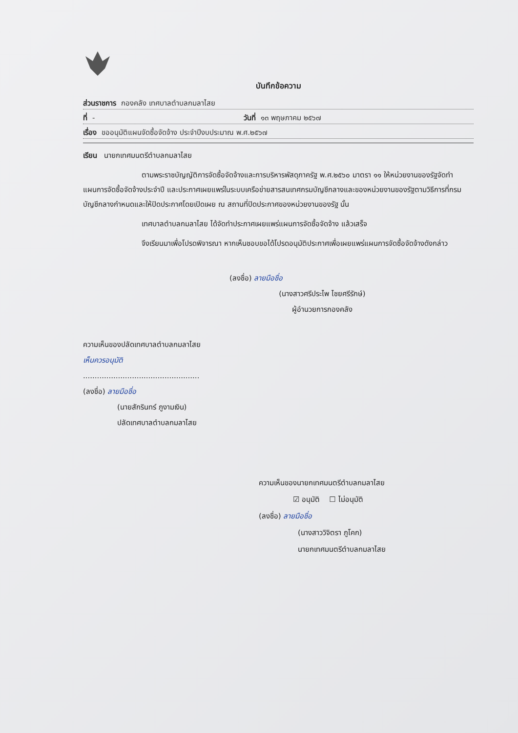บันทึกข้อความ
ส่วนราชการ กองคลัง เทศบาลตำบลกมลาไสย
ที่ - วันที่ ๑๓ พฤษภาคม ๒๕๖๗
เรื่อง ขออนุมัติแผนจัดซื้อจัดจ้าง ประจำปีงบประมาณ พ.ศ.๒๕๖๗
เรียน นายกเทศมนตรีตำบลกมลาไสย
ตามพระราชบัญญัติการจัดซื้อจัดจ้างและการบริหารพัสดุภาครัฐ พ.ศ.๒๕๖๐ มาตรา ๑๑ ให้หน่วยงานของรัฐจัดทำแผนการจัดซื้อจัดจ้างประจำปี และประกาศเผยแพร่ในระบบเครือข่ายสารสนเทศกรมบัญชีกลางและของหน่วยงานของรัฐตามวิธีการที่กรมบัญชีกลางกำหนดและให้ปิดประกาศโดยเปิดเผย ณ สถานที่ปิดประกาศของหน่วยงานของรัฐ นั้น
เทศบาลตำบลกมลาไสย ได้จัดทำประกาศเผยแพร่แผนการจัดซื้อจัดจ้าง แล้วเสร็จ
จึงเรียนมาเพื่อโปรดพิจารณา หากเห็นชอบขอได้โปรดอนุมัติประกาศเพื่อเผยแพร่แผนการจัดซื้อจัดจ้างดังกล่าว
(ลงชื่อ) ลายมือชื่อ
(นางสาวศรีประไพ ไชยศรีรักษ์)
ผู้อำนวยการกองคลัง
ความเห็นของปลัดเทศบาลตำบลกมลาไสย
เห็นควรอนุมัติ
..................................................
(ลงชื่อ) ลายมือชื่อ
(นายสักรินทร์ ภูงามเงิน)
ปลัดเทศบาลตำบลกมลาไสย
ความเห็นของนายกเทศมนตรีตำบลกมลาไสย
☑ อนุมัติ ☐ ไม่อนุมัติ
(ลงชื่อ) ลายมือชื่อ
(นางสาววิจิตรา ภูโคก)
นายกเทศมนตรีตำบลกมลาไสย